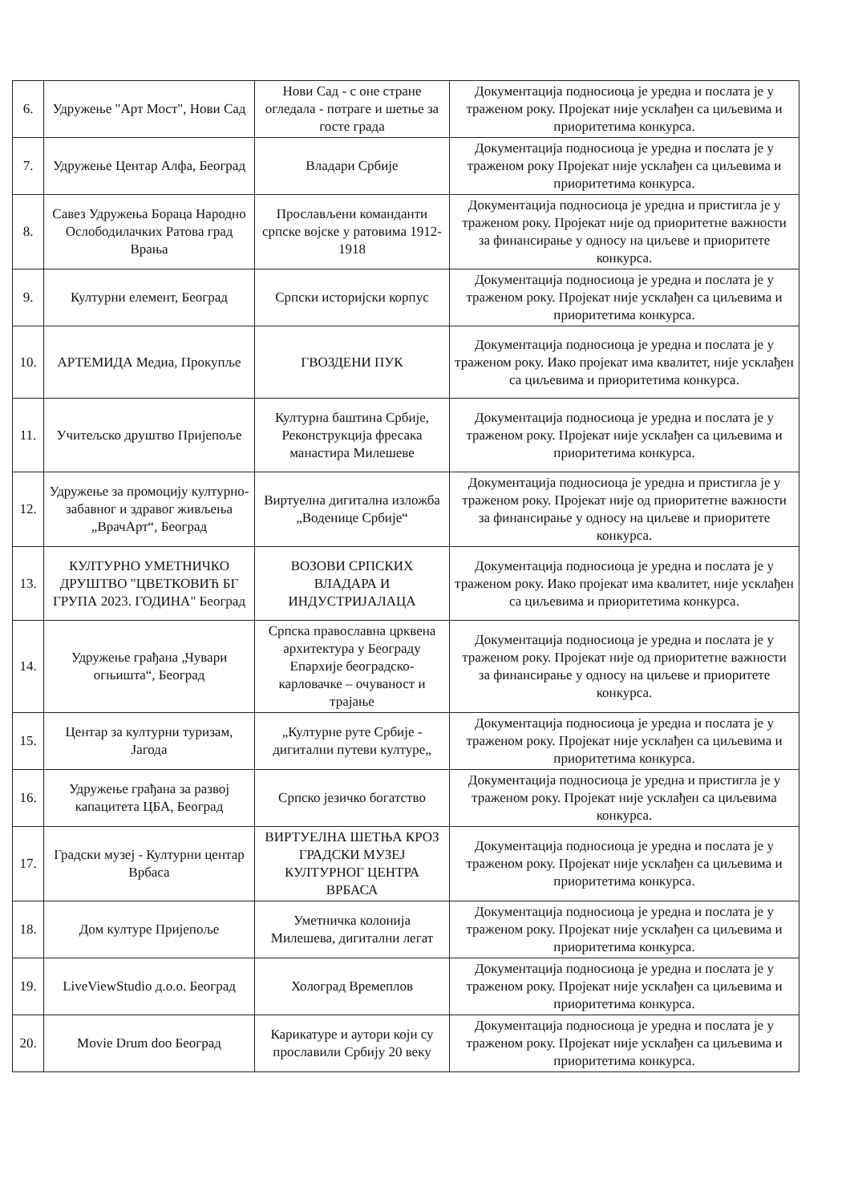| 6. | Удружење "Арт Мост", Нови Сад | Нови Сад - с оне стране огледала - потраге и шетње за госте града | Документација подносиоца је уредна и послата је у траженом року. Пројекат није усклађен са циљевима и приоритетима конкурса. |
| 7. | Удружење Центар Алфа, Београд | Владари Србије | Документација подносиоца је уредна и послата је у траженом року Пројекат није усклађен са циљевима и приоритетима конкурса. |
| 8. | Савез Удружења Бораца Народно Ослободилачких Ратова град Врања | Прослављени команданти српске војске у ратовима 1912-1918 | Документација подносиоца је уредна и пристигла је у траженом року. Пројекат није од приоритетне важности за финансирање у односу на циљеве и приоритете конкурса. |
| 9. | Културни елемент, Београд | Српски историјски корпус | Документација подносиоца је уредна и послата је у траженом року. Пројекат није усклађен са циљевима и приоритетима конкурса. |
| 10. | АРТЕМИДА Медиа, Прокупље | ГВОЗДЕНИ ПУК | Документација подносиоца је уредна и послата је у траженом року. Иако пројекат има квалитет, није усклађен са циљевима и приоритетима конкурса. |
| 11. | Учитељско друштво Пријепоље | Културна баштина Србије, Реконструкција фресака манастира Милешеве | Документација подносиоца је уредна и послата је у траженом року. Пројекат није усклађен са циљевима и приоритетима конкурса. |
| 12. | Удружење за промоцију културно-забавног и здравог живљења „ВрачАрт“, Београд | Виртуелна дигитална изложба „Воденице Србије“ | Документација подносиоца је уредна и пристигла је у траженом року. Пројекат није од приоритетне важности за финансирање у односу на циљеве и приоритете конкурса. |
| 13. | КУЛТУРНО УМЕТНИЧКО ДРУШТВО "ЦВЕТКОВИЋ БГ ГРУПА 2023. ГОДИНА" Београд | ВОЗОВИ СРПСКИХ ВЛАДАРА И ИНДУСТРИЈАЛАЦА | Документација подносиоца је уредна и послата је у траженом року. Иако пројекат има квалитет, није усклађен са циљевима и приоритетима конкурса. |
| 14. | Удружење грађана „Чувари огњишта“, Београд | Српска православна црквена архитектура у Београду Епархије београдско-карловачке – очуваност и трајање | Документација подносиоца је уредна и послата је у траженом року. Пројекат није од приоритетне важности за финансирање у односу на циљеве и приоритете конкурса. |
| 15. | Центар за културни туризам, Јагода | „Културне руте Србије - дигитални путеви културе„ | Документација подносиоца је уредна и послата је у траженом року. Пројекат није усклађен са циљевима и приоритетима конкурса. |
| 16. | Удружење грађана за развој капацитета ЦБА, Београд | Српско језичко богатство | Документација подносиоца је уредна и пристигла је у траженом року. Пројекат није усклађен са циљевима конкурса. |
| 17. | Градски музеј - Културни центар Врбаса | ВИРТУЕЛНА ШЕТЊА КРОЗ ГРАДСКИ МУЗЕЈ КУЛТУРНОГ ЦЕНТРА ВРБАСА | Документација подносиоца је уредна и послата је у траженом року. Пројекат није усклађен са циљевима и приоритетима конкурса. |
| 18. | Дом културе Пријепоље | Уметничка колонија Милешева, дигитални легат | Документација подносиоца је уредна и послата је у траженом року. Пројекат није усклађен са циљевима и приоритетима конкурса. |
| 19. | LiveViewStudio д.о.о. Београд | Хологрaд Времеплов | Документација подносиоца је уредна и послата је у траженом року. Пројекат није усклађен са циљевима и приоритетима конкурса. |
| 20. | Movie Drum doo Београд | Карикатуре и аутори који су прославили Србију 20 веку | Документација подносиоца је уредна и послата је у траженом року. Пројекат није усклађен са циљевима и приоритетима конкурса. |